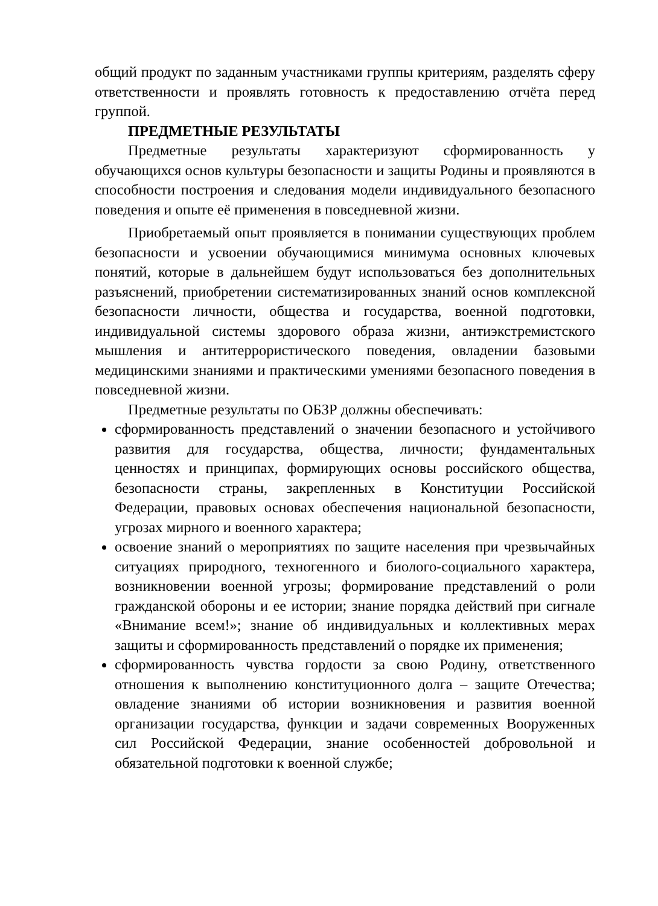общий продукт по заданным участниками группы критериям, разделять сферу ответственности и проявлять готовность к предоставлению отчёта перед группой.
ПРЕДМЕТНЫЕ РЕЗУЛЬТАТЫ
Предметные результаты характеризуют сформированность у обучающихся основ культуры безопасности и защиты Родины и проявляются в способности построения и следования модели индивидуального безопасного поведения и опыте её применения в повседневной жизни.
Приобретаемый опыт проявляется в понимании существующих проблем безопасности и усвоении обучающимися минимума основных ключевых понятий, которые в дальнейшем будут использоваться без дополнительных разъяснений, приобретении систематизированных знаний основ комплексной безопасности личности, общества и государства, военной подготовки, индивидуальной системы здорового образа жизни, антиэкстремистского мышления и антитеррористического поведения, овладении базовыми медицинскими знаниями и практическими умениями безопасного поведения в повседневной жизни.
Предметные результаты по ОБЗР должны обеспечивать:
сформированность представлений о значении безопасного и устойчивого развития для государства, общества, личности; фундаментальных ценностях и принципах, формирующих основы российского общества, безопасности страны, закрепленных в Конституции Российской Федерации, правовых основах обеспечения национальной безопасности, угрозах мирного и военного характера;
освоение знаний о мероприятиях по защите населения при чрезвычайных ситуациях природного, техногенного и биолого-социального характера, возникновении военной угрозы; формирование представлений о роли гражданской обороны и ее истории; знание порядка действий при сигнале «Внимание всем!»; знание об индивидуальных и коллективных мерах защиты и сформированность представлений о порядке их применения;
сформированность чувства гордости за свою Родину, ответственного отношения к выполнению конституционного долга – защите Отечества; овладение знаниями об истории возникновения и развития военной организации государства, функции и задачи современных Вооруженных сил Российской Федерации, знание особенностей добровольной и обязательной подготовки к военной службе;